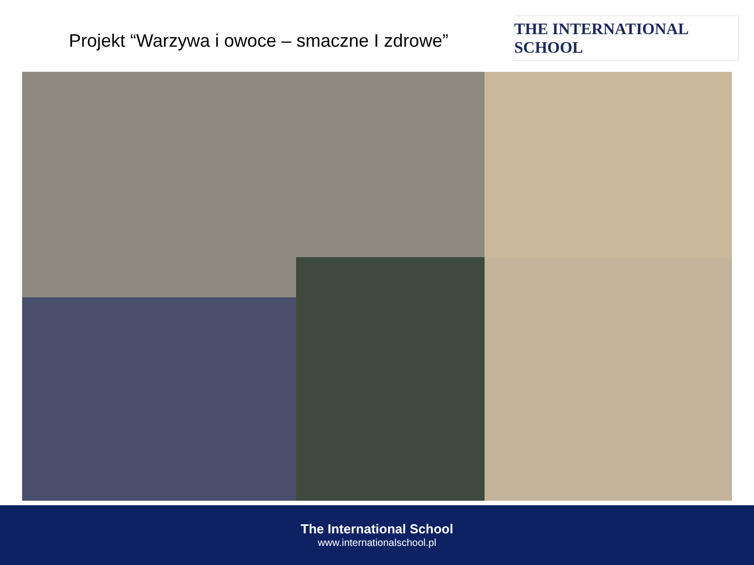Projekt “Warzywa i owoce – smaczne I zdrowe”
THE INTERNATIONAL SCHOOL
The International School
www.internationalschool.pl